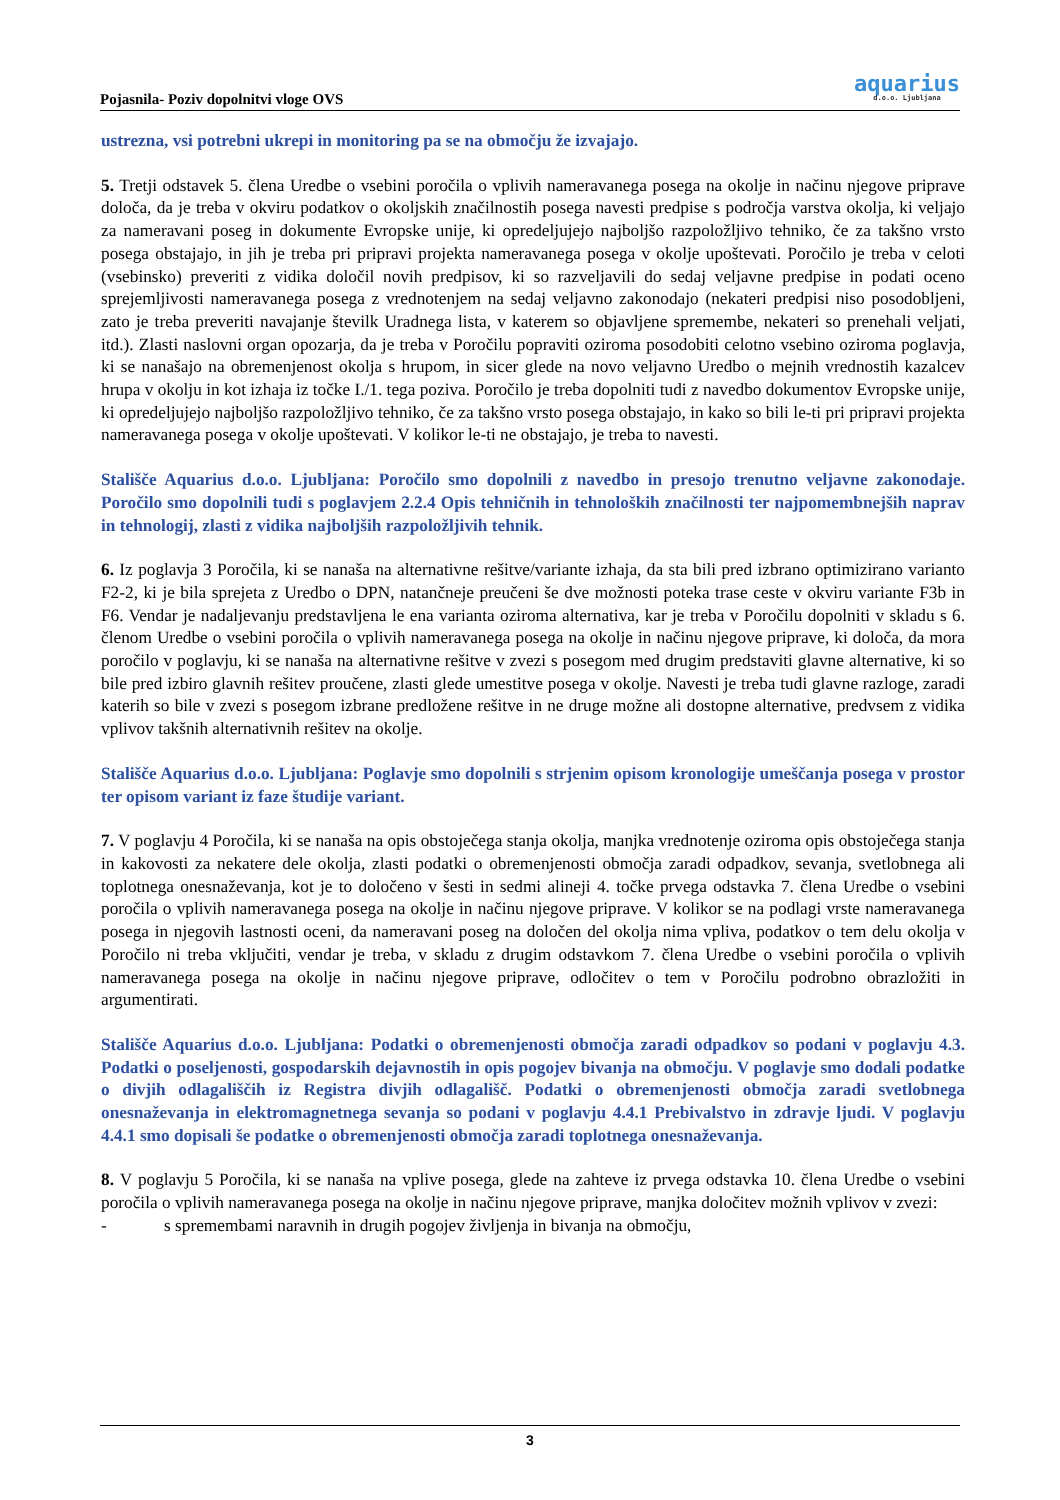Pojasnila- Poziv dopolnitvi vloge OVS
aquarius
d.o.o. Ljubljana
ustrezna, vsi potrebni ukrepi in monitoring pa se na območju že izvajajo.
5. Tretji odstavek 5. člena Uredbe o vsebini poročila o vplivih nameravanega posega na okolje in načinu njegove priprave določa, da je treba v okviru podatkov o okoljskih značilnostih posega navesti predpise s področja varstva okolja, ki veljajo za nameravani poseg in dokumente Evropske unije, ki opredeljujejo najboljšo razpoložljivo tehniko, če za takšno vrsto posega obstajajo, in jih je treba pri pripravi projekta nameravanega posega v okolje upoštevati. Poročilo je treba v celoti (vsebinsko) preveriti z vidika določil novih predpisov, ki so razveljavili do sedaj veljavne predpise in podati oceno sprejemljivosti nameravanega posega z vrednotenjem na sedaj veljavno zakonodajo (nekateri predpisi niso posodobljeni, zato je treba preveriti navajanje številk Uradnega lista, v katerem so objavljene spremembe, nekateri so prenehali veljati, itd.). Zlasti naslovni organ opozarja, da je treba v Poročilu popraviti oziroma posodobiti celotno vsebino oziroma poglavja, ki se nanašajo na obremenjenost okolja s hrupom, in sicer glede na novo veljavno Uredbo o mejnih vrednostih kazalcev hrupa v okolju in kot izhaja iz točke I./1. tega poziva. Poročilo je treba dopolniti tudi z navedbo dokumentov Evropske unije, ki opredeljujejo najboljšo razpoložljivo tehniko, če za takšno vrsto posega obstajajo, in kako so bili le-ti pri pripravi projekta nameravanega posega v okolje upoštevati. V kolikor le-ti ne obstajajo, je treba to navesti.
Stališče Aquarius d.o.o. Ljubljana: Poročilo smo dopolnili z navedbo in presojo trenutno veljavne zakonodaje. Poročilo smo dopolnili tudi s poglavjem 2.2.4 Opis tehničnih in tehnoloških značilnosti ter najpomembnejših naprav in tehnologij, zlasti z vidika najboljših razpoložljivih tehnik.
6. Iz poglavja 3 Poročila, ki se nanaša na alternativne rešitve/variante izhaja, da sta bili pred izbrano optimizirano varianto F2-2, ki je bila sprejeta z Uredbo o DPN, natančneje preučeni še dve možnosti poteka trase ceste v okviru variante F3b in F6. Vendar je nadaljevanju predstavljena le ena varianta oziroma alternativa, kar je treba v Poročilu dopolniti v skladu s 6. členom Uredbe o vsebini poročila o vplivih nameravanega posega na okolje in načinu njegove priprave, ki določa, da mora poročilo v poglavju, ki se nanaša na alternativne rešitve v zvezi s posegom med drugim predstaviti glavne alternative, ki so bile pred izbiro glavnih rešitev proučene, zlasti glede umestitve posega v okolje. Navesti je treba tudi glavne razloge, zaradi katerih so bile v zvezi s posegom izbrane predložene rešitve in ne druge možne ali dostopne alternative, predvsem z vidika vplivov takšnih alternativnih rešitev na okolje.
Stališče Aquarius d.o.o. Ljubljana: Poglavje smo dopolnili s strjenim opisom kronologije umeščanja posega v prostor ter opisom variant iz faze študije variant.
7. V poglavju 4 Poročila, ki se nanaša na opis obstoječega stanja okolja, manjka vrednotenje oziroma opis obstoječega stanja in kakovosti za nekatere dele okolja, zlasti podatki o obremenjenosti območja zaradi odpadkov, sevanja, svetlobnega ali toplotnega onesnaževanja, kot je to določeno v šesti in sedmi alineji 4. točke prvega odstavka 7. člena Uredbe o vsebini poročila o vplivih nameravanega posega na okolje in načinu njegove priprave. V kolikor se na podlagi vrste nameravanega posega in njegovih lastnosti oceni, da nameravani poseg na določen del okolja nima vpliva, podatkov o tem delu okolja v Poročilo ni treba vključiti, vendar je treba, v skladu z drugim odstavkom 7. člena Uredbe o vsebini poročila o vplivih nameravanega posega na okolje in načinu njegove priprave, odločitev o tem v Poročilu podrobno obrazložiti in argumentirati.
Stališče Aquarius d.o.o. Ljubljana: Podatki o obremenjenosti območja zaradi odpadkov so podani v poglavju 4.3. Podatki o poseljenosti, gospodarskih dejavnostih in opis pogojev bivanja na območju. V poglavje smo dodali podatke o divjih odlagališčih iz Registra divjih odlagališč. Podatki o obremenjenosti območja zaradi svetlobnega onesnaževanja in elektromagnetnega sevanja so podani v poglavju 4.4.1 Prebivalstvo in zdravje ljudi. V poglavju 4.4.1 smo dopisali še podatke o obremenjenosti območja zaradi toplotnega onesnaževanja.
8. V poglavju 5 Poročila, ki se nanaša na vplive posega, glede na zahteve iz prvega odstavka 10. člena Uredbe o vsebini poročila o vplivih nameravanega posega na okolje in načinu njegove priprave, manjka določitev možnih vplivov v zvezi:
- s spremembami naravnih in drugih pogojev življenja in bivanja na območju,
3